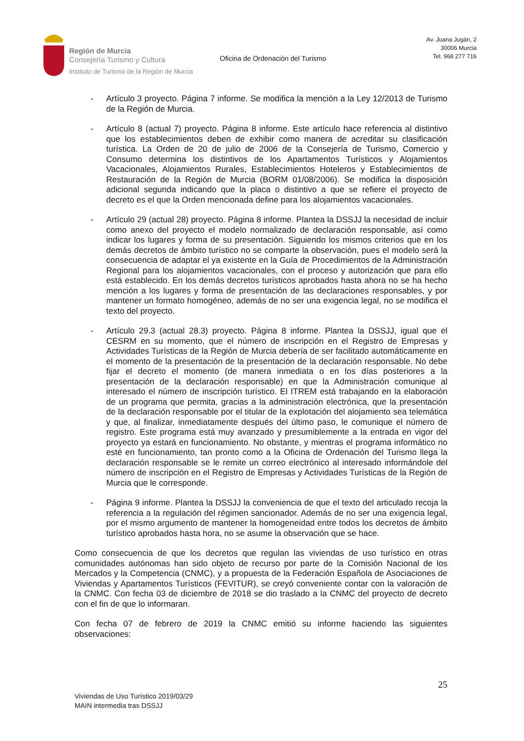Región de Murcia
Consejería Turismo y Cultura
Instituto de Turismo de la Región de Murcia
Oficina de Ordenación del Turismo
Av. Juana Jugán, 2
30006 Murcia
Tel. 968 277 716
- Artículo 3 proyecto. Página 7 informe. Se modifica la mención a la Ley 12/2013 de Turismo de la Región de Murcia.
- Artículo 8 (actual 7) proyecto. Página 8 informe. Este artículo hace referencia al distintivo que los establecimientos deben de exhibir como manera de acreditar su clasificación turística. La Orden de 20 de julio de 2006 de la Consejería de Turismo, Comercio y Consumo determina los distintivos de los Apartamentos Turísticos y Alojamientos Vacacionales, Alojamientos Rurales, Establecimientos Hoteleros y Establecimientos de Restauración de la Región de Murcia (BORM 01/08/2006). Se modifica la disposición adicional segunda indicando que la placa o distintivo a que se refiere el proyecto de decreto es el que la Orden mencionada define para los alojamientos vacacionales.
- Artículo 29 (actual 28) proyecto. Página 8 informe. Plantea la DSSJJ la necesidad de incluir como anexo del proyecto el modelo normalizado de declaración responsable, así como indicar los lugares y forma de su presentación. Siguiendo los mismos criterios que en los demás decretos de ámbito turístico no se comparte la observación, pues el modelo será la consecuencia de adaptar el ya existente en la Guía de Procedimientos de la Administración Regional para los alojamientos vacacionales, con el proceso y autorización que para ello está establecido. En los demás decretos turísticos aprobados hasta ahora no se ha hecho mención a los lugares y forma de presentación de las declaraciones responsables, y por mantener un formato homogéneo, además de no ser una exigencia legal, no se modifica el texto del proyecto.
- Artículo 29.3 (actual 28.3) proyecto. Página 8 informe. Plantea la DSSJJ, igual que el CESRM en su momento, que el número de inscripción en el Registro de Empresas y Actividades Turísticas de la Región de Murcia debería de ser facilitado automáticamente en el momento de la presentación de la presentación de la declaración responsable. No debe fijar el decreto el momento (de manera inmediata o en los días posteriores a la presentación de la declaración responsable) en que la Administración comunique al interesado el número de inscripción turístico. El ITREM está trabajando en la elaboración de un programa que permita, gracias a la administración electrónica, que la presentación de la declaración responsable por el titular de la explotación del alojamiento sea telemática y que, al finalizar, inmediatamente después del último paso, le comunique el número de registro. Este programa está muy avanzado y presumiblemente a la entrada en vigor del proyecto ya estará en funcionamiento. No obstante, y mientras el programa informático no esté en funcionamiento, tan pronto como a la Oficina de Ordenación del Turismo llega la declaración responsable se le remite un correo electrónico al interesado informándole del número de inscripción en el Registro de Empresas y Actividades Turísticas de la Región de Murcia que le corresponde.
- Página 9 informe. Plantea la DSSJJ la conveniencia de que el texto del articulado recoja la referencia a la regulación del régimen sancionador. Además de no ser una exigencia legal, por el mismo argumento de mantener la homogeneidad entre todos los decretos de ámbito turístico aprobados hasta hora, no se asume la observación que se hace.
Como consecuencia de que los decretos que regulan las viviendas de uso turístico en otras comunidades autónomas han sido objeto de recurso por parte de la Comisión Nacional de los Mercados y la Competencia (CNMC), y a propuesta de la Federación Española de Asociaciones de Viviendas y Apartamentos Turísticos (FEVITUR), se creyó conveniente contar con la valoración de la CNMC. Con fecha 03 de diciembre de 2018 se dio traslado a la CNMC del proyecto de decreto con el fin de que lo informaran.
Con fecha 07 de febrero de 2019 la CNMC emitió su informe haciendo las siguientes observaciones:
25
Viviendas de Uso Turístico 2019/03/29
MAIN intermedia tras DSSJJ